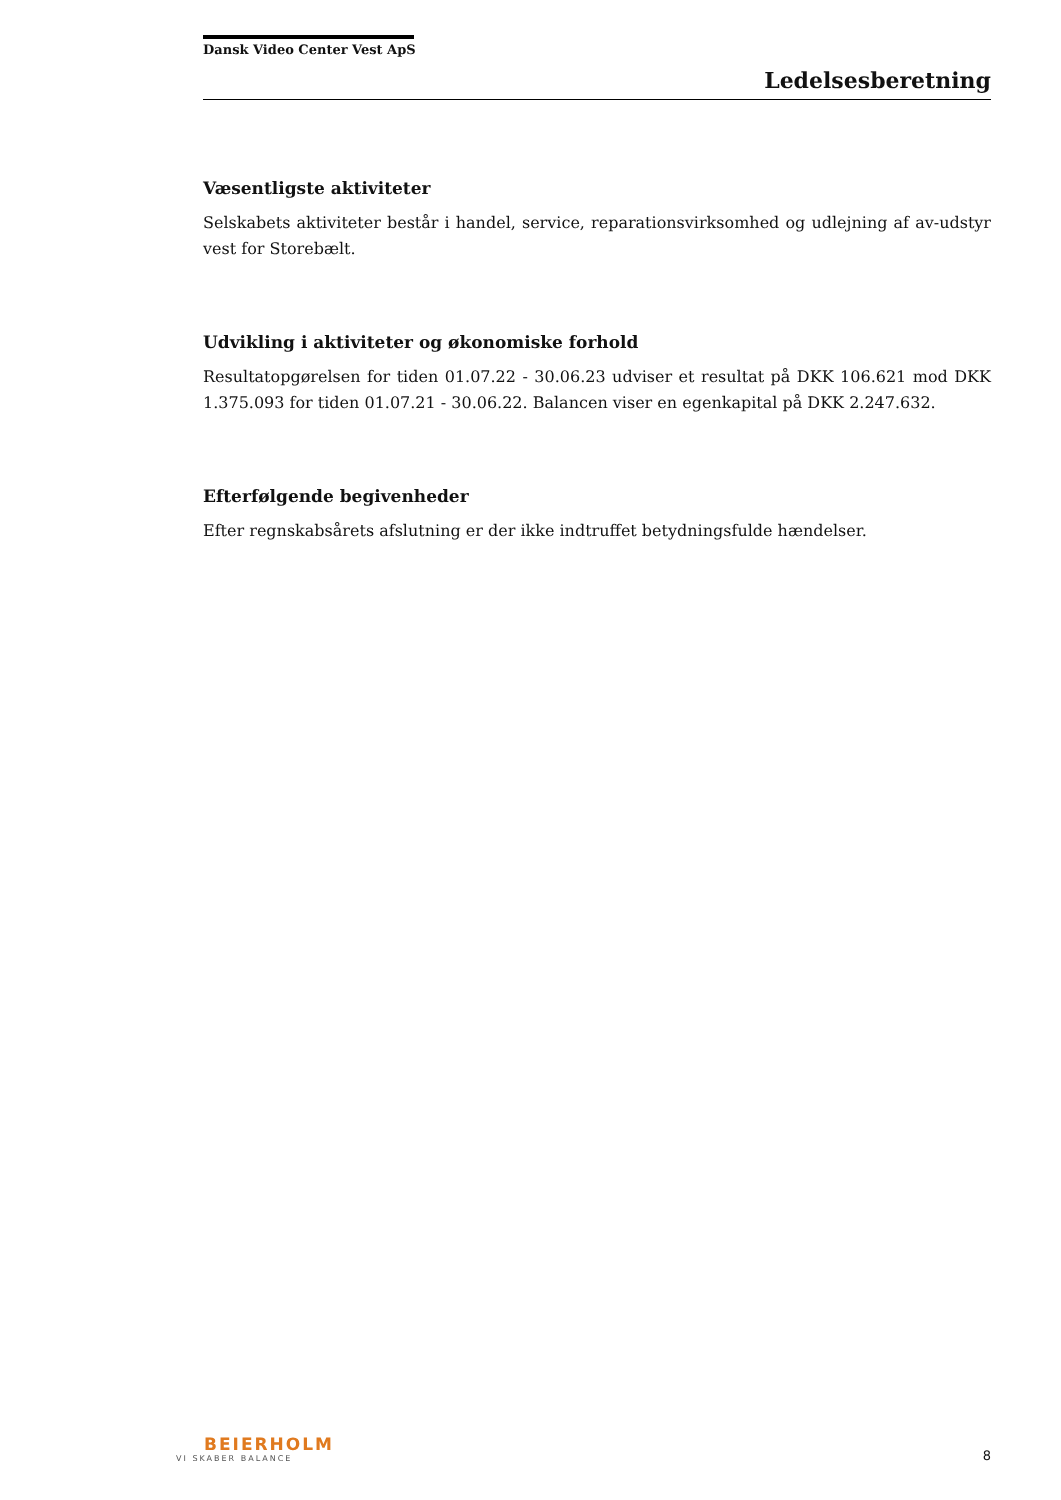Dansk Video Center Vest ApS
Ledelsesberetning
Væsentligste aktiviteter
Selskabets aktiviteter består i handel, service, reparationsvirksomhed og udlejning af av-udstyr vest for Storebælt.
Udvikling i aktiviteter og økonomiske forhold
Resultatopgørelsen for tiden 01.07.22 - 30.06.23 udviser et resultat på DKK 106.621 mod DKK 1.375.093 for tiden 01.07.21 - 30.06.22. Balancen viser en egenkapital på DKK 2.247.632.
Efterfølgende begivenheder
Efter regnskabsårets afslutning er der ikke indtruffet betydningsfulde hændelser.
BEIERHOLM
VI SKABER BALANCE
8